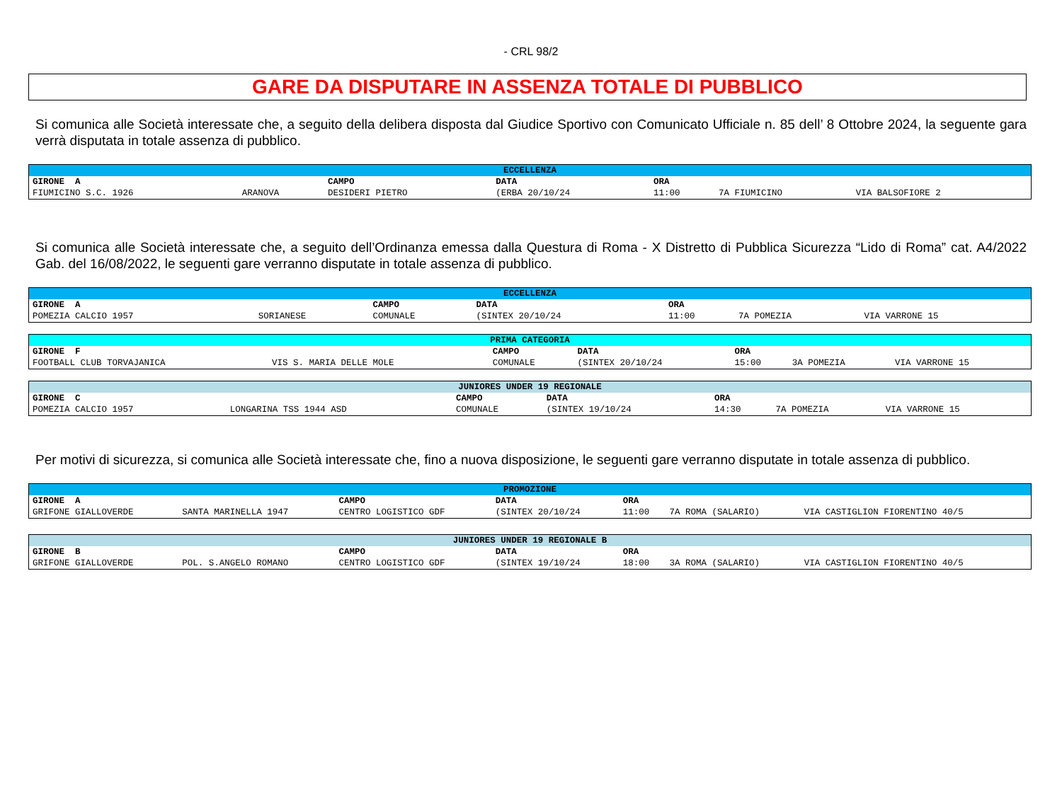- CRL 98/2
GARE DA DISPUTARE IN ASSENZA TOTALE DI PUBBLICO
Si comunica alle Società interessate che, a seguito della delibera disposta dal Giudice Sportivo con Comunicato Ufficiale n. 85 dell’ 8 Ottobre 2024, la seguente gara verrà disputata in totale assenza di pubblico.
| ECCELLENZA | | | | | | |
| --- | --- | --- | --- | --- | --- | --- |
| GIRONE A | | CAMPO | DATA | ORA | | |
| FIUMICINO S.C. 1926 | ARANOVA | DESIDERI PIETRO | (ERBA 20/10/24 | 11:00 | 7A FIUMICINO | VIA BALSOFIORE 2 |
Si comunica alle Società interessate che, a seguito dell’Ordinanza emessa dalla Questura di Roma - X Distretto di Pubblica Sicurezza “Lido di Roma” cat. A4/2022 Gab. del 16/08/2022, le seguenti gare verranno disputate in totale assenza di pubblico.
| ECCELLENZA | | | | | | |
| --- | --- | --- | --- | --- | --- | --- |
| GIRONE A | | CAMPO | DATA | ORA | | |
| POMEZIA CALCIO 1957 | SORIANESE | COMUNALE | (SINTEX 20/10/24 | 11:00 | 7A POMEZIA | VIA VARRONE 15 |
| PRIMA CATEGORIA | | | | | | |
| --- | --- | --- | --- | --- | --- | --- |
| GIRONE F | | CAMPO | DATA | ORA | | |
| FOOTBALL CLUB TORVAJANICA | VIS S. MARIA DELLE MOLE | COMUNALE | (SINTEX 20/10/24 | 15:00 | 3A POMEZIA | VIA VARRONE 15 |
| JUNIORES UNDER 19 REGIONALE | | | | | | |
| --- | --- | --- | --- | --- | --- | --- |
| GIRONE C | | CAMPO | DATA | ORA | | |
| POMEZIA CALCIO 1957 | LONGARINA TSS 1944 ASD | COMUNALE | (SINTEX 19/10/24 | 14:30 | 7A POMEZIA | VIA VARRONE 15 |
Per motivi di sicurezza, si comunica alle Società interessate che, fino a nuova disposizione, le seguenti gare verranno disputate in totale assenza di pubblico.
| PROMOZIONE | | | | | | |
| --- | --- | --- | --- | --- | --- | --- |
| GIRONE A | | CAMPO | DATA | ORA | | |
| GRIFONE GIALLOVERDE | SANTA MARINELLA 1947 | CENTRO LOGISTICO GDF | (SINTEX 20/10/24 | 11:00 | 7A ROMA (SALARIO) | VIA CASTIGLION FIORENTINO 40/5 |
| JUNIORES UNDER 19 REGIONALE B | | | | | | |
| --- | --- | --- | --- | --- | --- | --- |
| GIRONE B | | CAMPO | DATA | ORA | | |
| GRIFONE GIALLOVERDE | POL. S.ANGELO ROMANO | CENTRO LOGISTICO GDF | (SINTEX 19/10/24 | 18:00 | 3A ROMA (SALARIO) | VIA CASTIGLION FIORENTINO 40/5 |